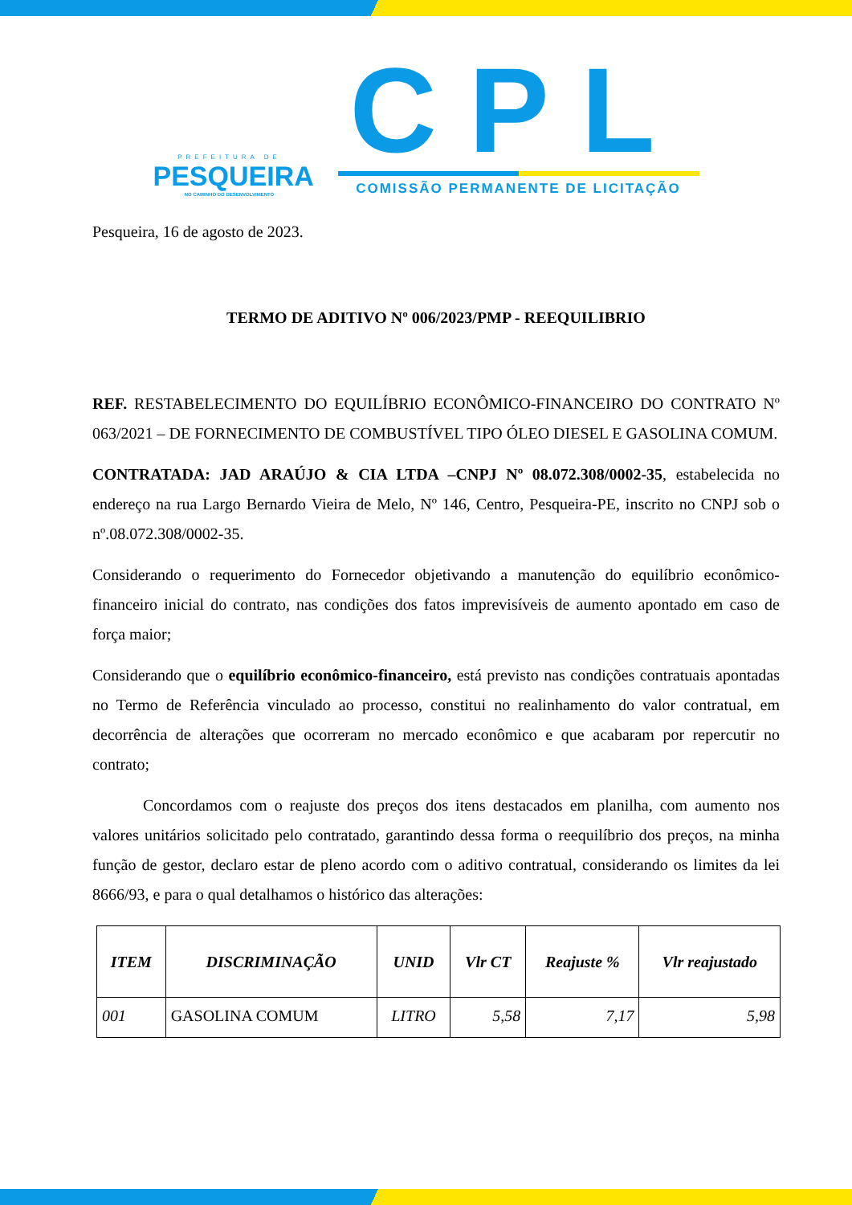PREFEITURA DE
PESQUEIRA
NO CAMINHO DO DESENVOLVIMENTO
CPL
COMISSÃO PERMANENTE DE LICITAÇÃO
Pesqueira, 16 de agosto de 2023.
TERMO DE ADITIVO Nº 006/2023/PMP - REEQUILIBRIO
REF. RESTABELECIMENTO DO EQUILÍBRIO ECONÔMICO-FINANCEIRO DO CONTRATO Nº 063/2021 – DE FORNECIMENTO DE COMBUSTÍVEL TIPO ÓLEO DIESEL E GASOLINA COMUM.
CONTRATADA: JAD ARAÚJO & CIA LTDA –CNPJ Nº 08.072.308/0002-35, estabelecida no endereço na rua Largo Bernardo Vieira de Melo, Nº 146, Centro, Pesqueira-PE, inscrito no CNPJ sob o nº.08.072.308/0002-35.
Considerando o requerimento do Fornecedor objetivando a manutenção do equilíbrio econômico-financeiro inicial do contrato, nas condições dos fatos imprevisíveis de aumento apontado em caso de força maior;
Considerando que o equilíbrio econômico-financeiro, está previsto nas condições contratuais apontadas no Termo de Referência vinculado ao processo, constitui no realinhamento do valor contratual, em decorrência de alterações que ocorreram no mercado econômico e que acabaram por repercutir no contrato;
Concordamos com o reajuste dos preços dos itens destacados em planilha, com aumento nos valores unitários solicitado pelo contratado, garantindo dessa forma o reequilíbrio dos preços, na minha função de gestor, declaro estar de pleno acordo com o aditivo contratual, considerando os limites da lei 8666/93, e para o qual detalhamos o histórico das alterações:
| ITEM | DISCRIMINAÇÃO | UNID | Vlr CT | Reajuste % | Vlr reajustado |
| --- | --- | --- | --- | --- | --- |
| 001 | GASOLINA COMUM | LITRO | 5,58 | 7,17 | 5,98 |